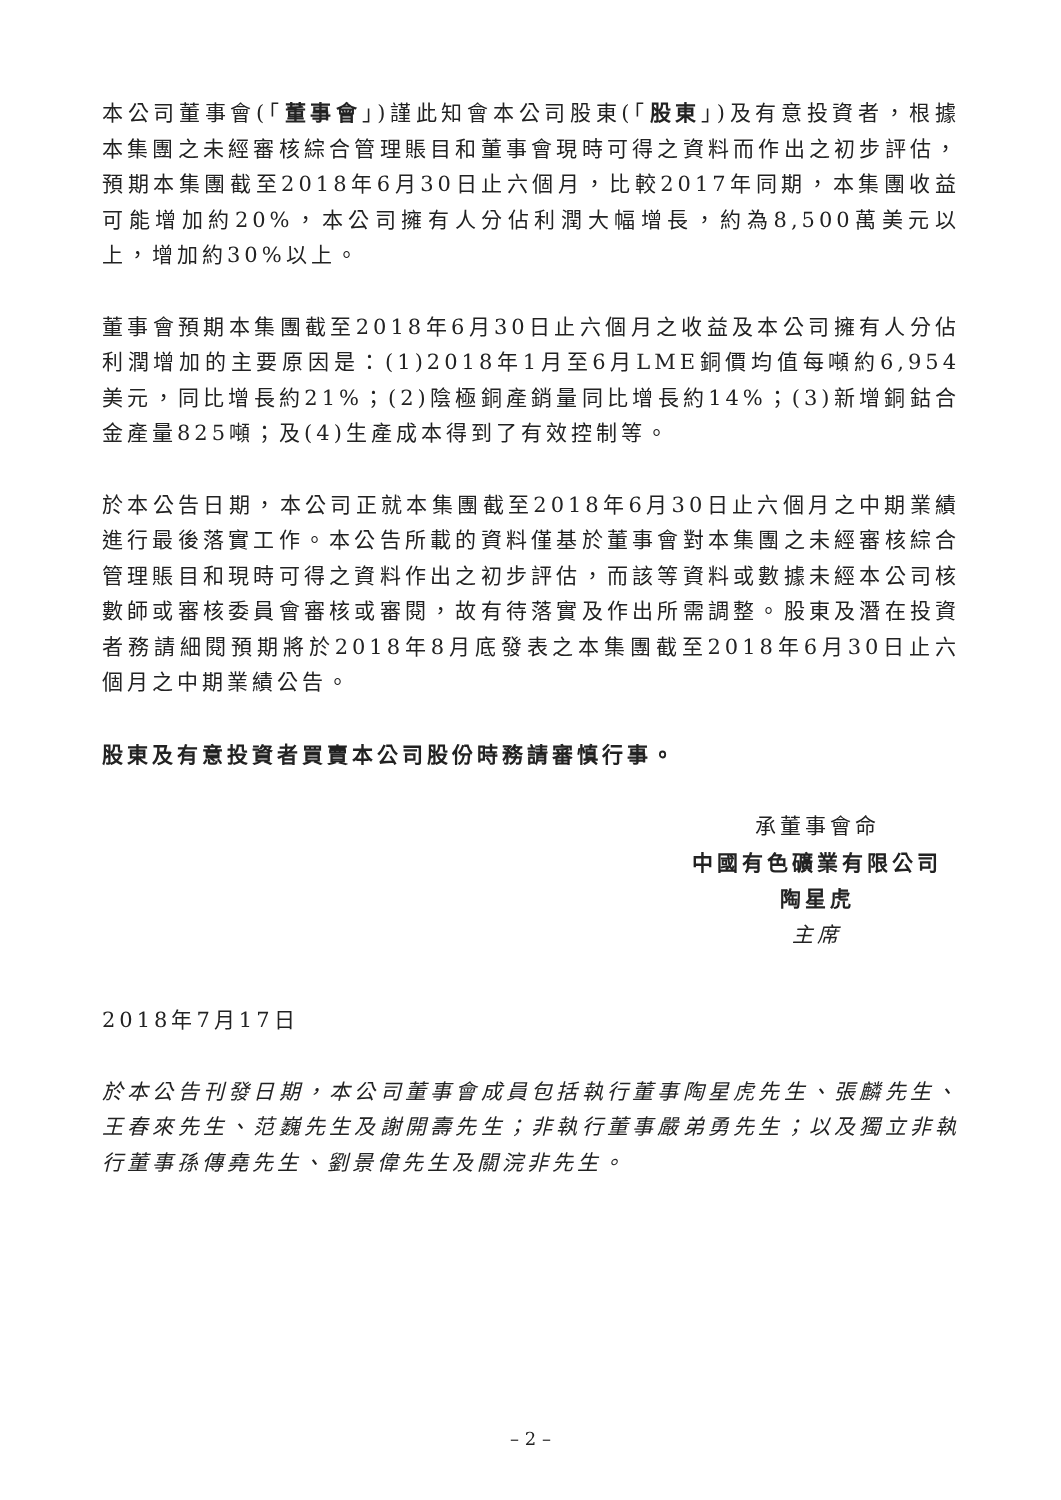本公司董事會(「董事會」)謹此知會本公司股東(「股東」)及有意投資者，根據本集團之未經審核綜合管理賬目和董事會現時可得之資料而作出之初步評估，預期本集團截至2018年6月30日止六個月，比較2017年同期，本集團收益可能增加約20%，本公司擁有人分佔利潤大幅增長，約為8,500萬美元以上，增加約30%以上。
董事會預期本集團截至2018年6月30日止六個月之收益及本公司擁有人分佔利潤增加的主要原因是：(1)2018年1月至6月LME銅價均值每噸約6,954美元，同比增長約21%；(2)陰極銅產銷量同比增長約14%；(3)新增銅鈷合金產量825噸；及(4)生產成本得到了有效控制等。
於本公告日期，本公司正就本集團截至2018年6月30日止六個月之中期業績進行最後落實工作。本公告所載的資料僅基於董事會對本集團之未經審核綜合管理賬目和現時可得之資料作出之初步評估，而該等資料或數據未經本公司核數師或審核委員會審核或審閱，故有待落實及作出所需調整。股東及潛在投資者務請細閱預期將於2018年8月底發表之本集團截至2018年6月30日止六個月之中期業績公告。
股東及有意投資者買賣本公司股份時務請審慎行事。
承董事會命
中國有色礦業有限公司
陶星虎
主席
2018年7月17日
於本公告刊發日期，本公司董事會成員包括執行董事陶星虎先生、張麟先生、王春來先生、范巍先生及謝開壽先生；非執行董事嚴弟勇先生；以及獨立非執行董事孫傳堯先生、劉景偉先生及關浣非先生。
– 2 –